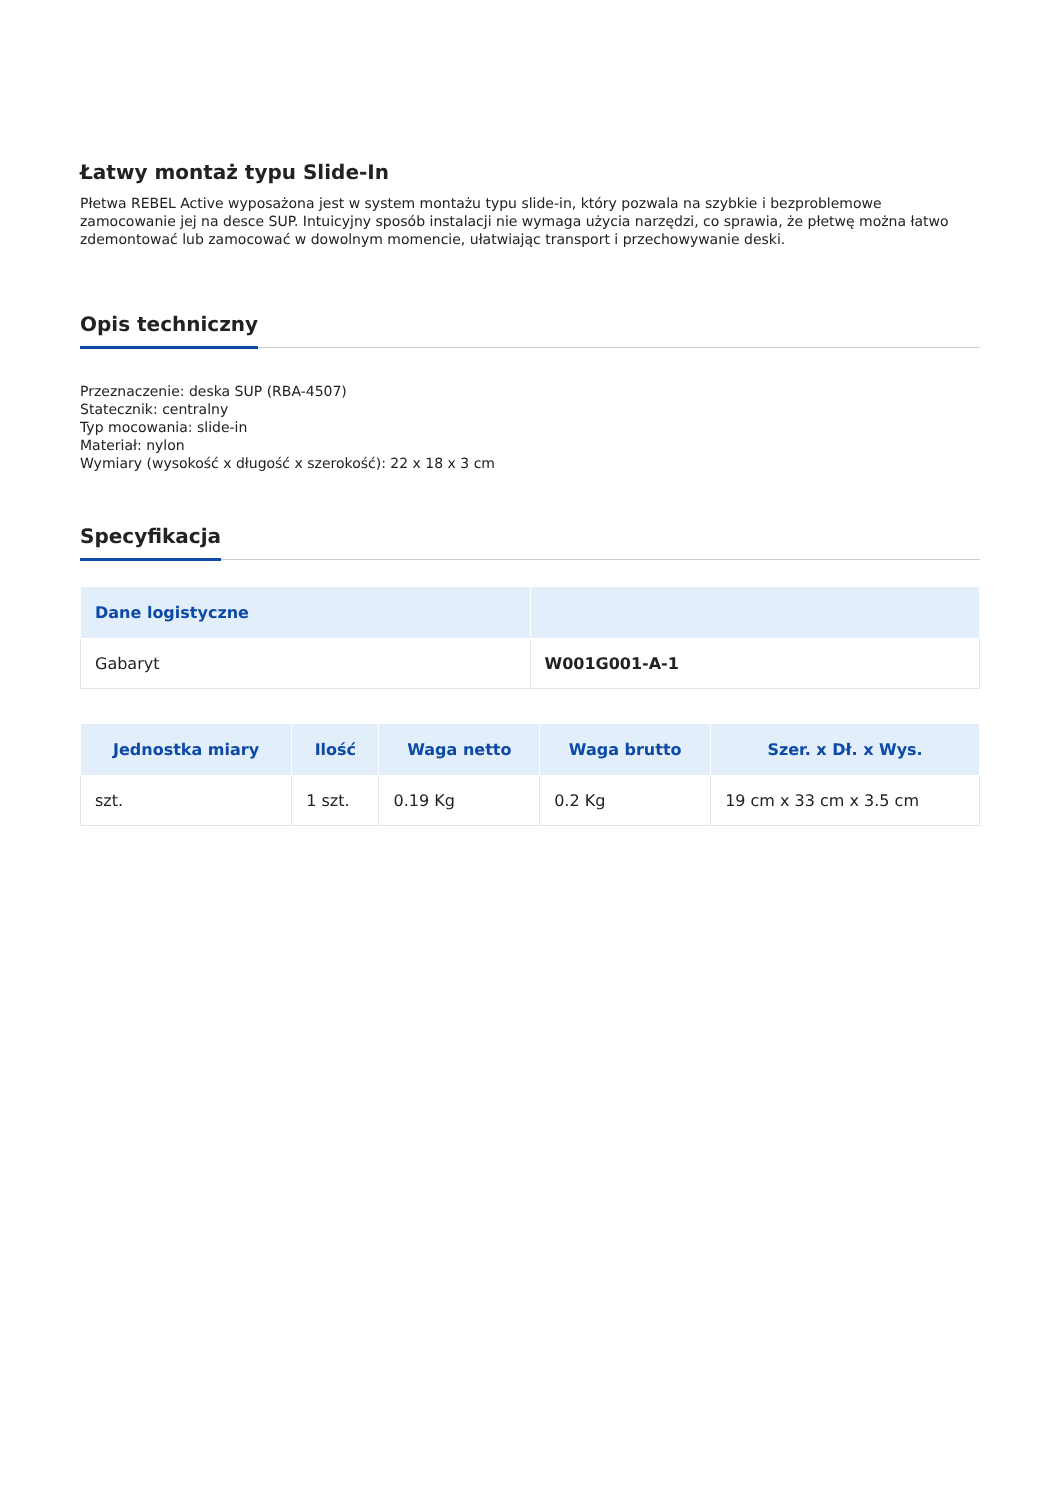Łatwy montaż typu Slide-In
Płetwa REBEL Active wyposażona jest w system montażu typu slide-in, który pozwala na szybkie i bezproblemowe zamocowanie jej na desce SUP. Intuicyjny sposób instalacji nie wymaga użycia narzędzi, co sprawia, że płetwę można łatwo zdemontować lub zamocować w dowolnym momencie, ułatwiając transport i przechowywanie deski.
Opis techniczny
Przeznaczenie: deska SUP (RBA-4507)
Statecznik: centralny
Typ mocowania: slide-in
Materiał: nylon
Wymiary (wysokość x długość x szerokość): 22 x 18 x 3 cm
Specyfikacja
| Dane logistyczne | |
| --- | --- |
| Gabaryt | W001G001-A-1 |
| Jednostka miary | Ilość | Waga netto | Waga brutto | Szer. x Dł. x Wys. |
| --- | --- | --- | --- | --- |
| szt. | 1 szt. | 0.19 Kg | 0.2 Kg | 19 cm x 33 cm x 3.5 cm |